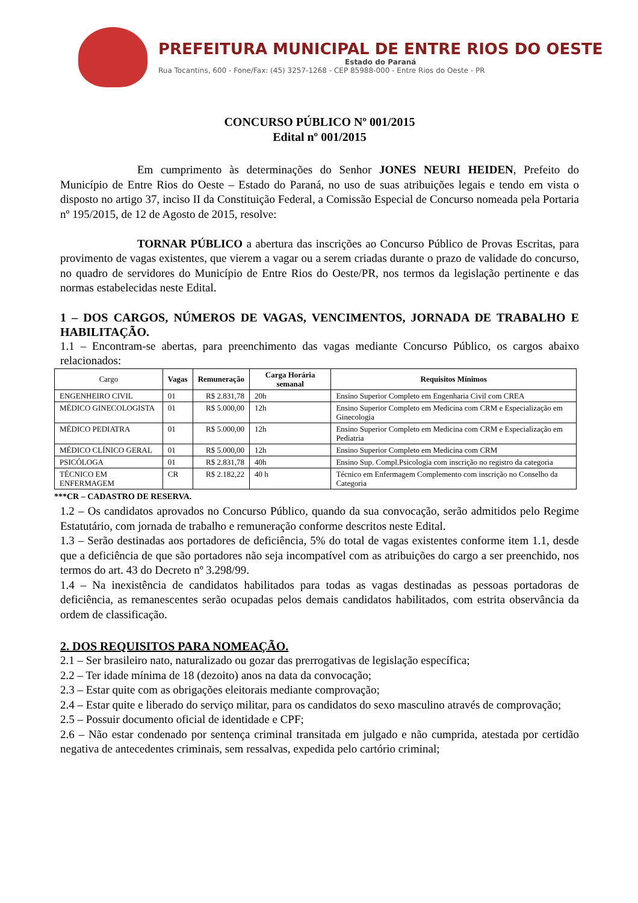PREFEITURA MUNICIPAL DE ENTRE RIOS DO OESTE
Estado do Paraná
Rua Tocantins, 600 - Fone/Fax: (45) 3257-1268 - CEP 85988-000 - Entre Rios do Oeste - PR
CONCURSO PÚBLICO Nº 001/2015
Edital nº 001/2015
Em cumprimento às determinações do Senhor JONES NEURI HEIDEN, Prefeito do Município de Entre Rios do Oeste – Estado do Paraná, no uso de suas atribuições legais e tendo em vista o disposto no artigo 37, inciso II da Constituição Federal, a Comissão Especial de Concurso nomeada pela Portaria nº 195/2015, de 12 de Agosto de 2015, resolve:
TORNAR PÚBLICO a abertura das inscrições ao Concurso Público de Provas Escritas, para provimento de vagas existentes, que vierem a vagar ou a serem criadas durante o prazo de validade do concurso, no quadro de servidores do Município de Entre Rios do Oeste/PR, nos termos da legislação pertinente e das normas estabelecidas neste Edital.
1 – DOS CARGOS, NÚMEROS DE VAGAS, VENCIMENTOS, JORNADA DE TRABALHO E HABILITAÇÃO.
1.1 – Encontram-se abertas, para preenchimento das vagas mediante Concurso Público, os cargos abaixo relacionados:
| Cargo | Vagas | Remuneração | Carga Horária semanal | Requisitos Mínimos |
| --- | --- | --- | --- | --- |
| ENGENHEIRO CIVIL | 01 | R$ 2.831,78 | 20h | Ensino Superior Completo em Engenharia Civil com CREA |
| MÉDICO GINECOLOGISTA | 01 | R$ 5.000,00 | 12h | Ensino Superior Completo em Medicina com CRM e Especialização em Ginecologia |
| MÉDICO PEDIATRA | 01 | R$ 5.000,00 | 12h | Ensino Superior Completo em Medicina com CRM e Especialização em Pediatria |
| MÉDICO CLÍNICO GERAL | 01 | R$ 5.000,00 | 12h | Ensino Superior Completo em Medicina com CRM |
| PSICÓLOGA | 01 | R$ 2.831,78 | 40h | Ensino Sup. Compl.Psicologia com inscrição no registro da categoria |
| TÉCNICO EM ENFERMAGEM | CR | R$ 2.182,22 | 40 h | Técnico em Enfermagem Complemento com inscrição no Conselho da Categoria |
***CR – CADASTRO DE RESERVA.
1.2 – Os candidatos aprovados no Concurso Público, quando da sua convocação, serão admitidos pelo Regime Estatutário, com jornada de trabalho e remuneração conforme descritos neste Edital.
1.3 – Serão destinadas aos portadores de deficiência, 5% do total de vagas existentes conforme item 1.1, desde que a deficiência de que são portadores não seja incompatível com as atribuições do cargo a ser preenchido, nos termos do art. 43 do Decreto nº 3.298/99.
1.4 – Na inexistência de candidatos habilitados para todas as vagas destinadas as pessoas portadoras de deficiência, as remanescentes serão ocupadas pelos demais candidatos habilitados, com estrita observância da ordem de classificação.
2. DOS REQUISITOS PARA NOMEAÇÃO.
2.1 – Ser brasileiro nato, naturalizado ou gozar das prerrogativas de legislação específica;
2.2 – Ter idade mínima de 18 (dezoito) anos na data da convocação;
2.3 – Estar quite com as obrigações eleitorais mediante comprovação;
2.4 – Estar quite e liberado do serviço militar, para os candidatos do sexo masculino através de comprovação;
2.5 – Possuir documento oficial de identidade e CPF;
2.6 – Não estar condenado por sentença criminal transitada em julgado e não cumprida, atestada por certidão negativa de antecedentes criminais, sem ressalvas, expedida pelo cartório criminal;